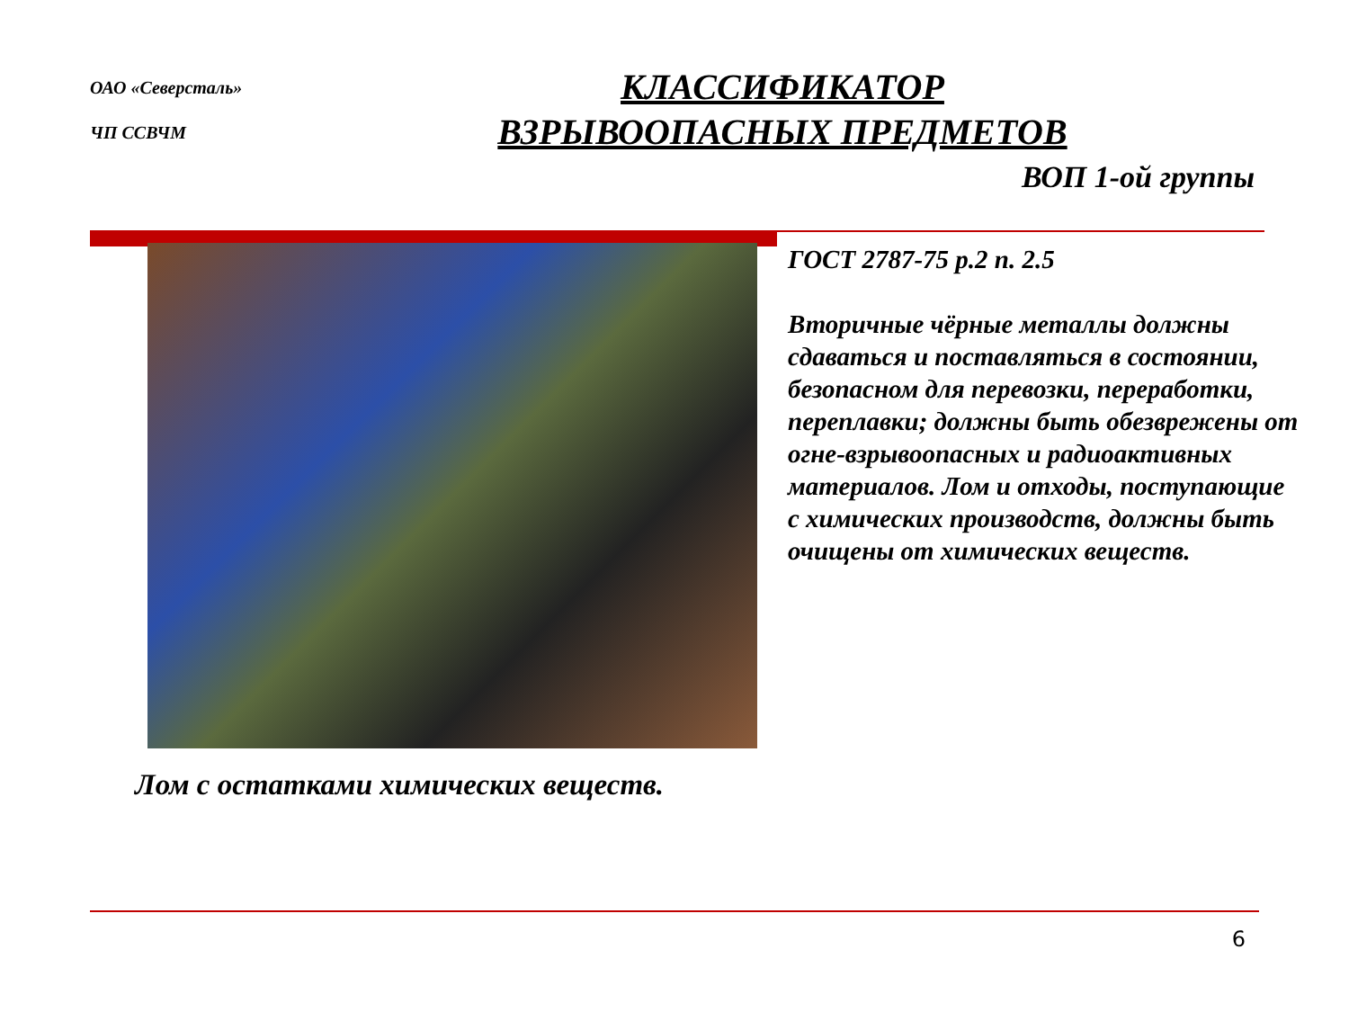ОАО «Северсталь»
ЧП ССВЧМ
КЛАССИФИКАТОР
ВЗРЫВООПАСНЫХ ПРЕДМЕТОВ
ВОП 1-ой группы
Лом с остатками химических веществ.
ГОСТ 2787-75 р.2 п. 2.5
Вторичные чёрные металлы должны сдаваться и поставляться в состоянии, безопасном для перевозки, переработки, переплавки; должны быть обезврежены от огне-взрывоопасных и радиоактивных материалов. Лом и отходы, поступающие с химических производств, должны быть очищены от химических веществ.
6